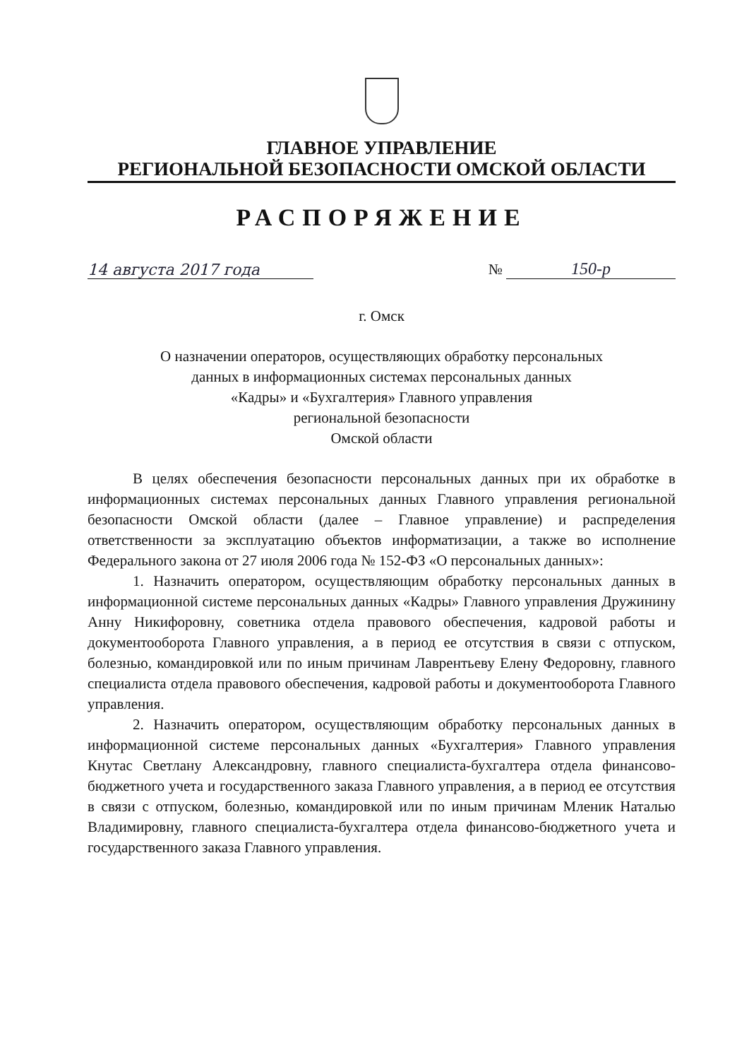ГЛАВНОЕ УПРАВЛЕНИЕ
РЕГИОНАЛЬНОЙ БЕЗОПАСНОСТИ ОМСКОЙ ОБЛАСТИ
РАСПОРЯЖЕНИЕ
14 августа 2017 года
№ 150-р
г. Омск
О назначении операторов, осуществляющих обработку персональных
данных в информационных системах персональных данных
«Кадры» и «Бухгалтерия» Главного управления
региональной безопасности
Омской области
В целях обеспечения безопасности персональных данных при их обработке в информационных системах персональных данных Главного управления региональной безопасности Омской области (далее – Главное управление) и распределения ответственности за эксплуатацию объектов информатизации, а также во исполнение Федерального закона от 27 июля 2006 года № 152-ФЗ «О персональных данных»:
1. Назначить оператором, осуществляющим обработку персональных данных в информационной системе персональных данных «Кадры» Главного управления Дружинину Анну Никифоровну, советника отдела правового обеспечения, кадровой работы и документооборота Главного управления, а в период ее отсутствия в связи с отпуском, болезнью, командировкой или по иным причинам Лаврентьеву Елену Федоровну, главного специалиста отдела правового обеспечения, кадровой работы и документооборота Главного управления.
2. Назначить оператором, осуществляющим обработку персональных данных в информационной системе персональных данных «Бухгалтерия» Главного управления Кнутас Светлану Александровну, главного специалиста-бухгалтера отдела финансово-бюджетного учета и государственного заказа Главного управления, а в период ее отсутствия в связи с отпуском, болезнью, командировкой или по иным причинам Мленик Наталью Владимировну, главного специалиста-бухгалтера отдела финансово-бюджетного учета и государственного заказа Главного управления.